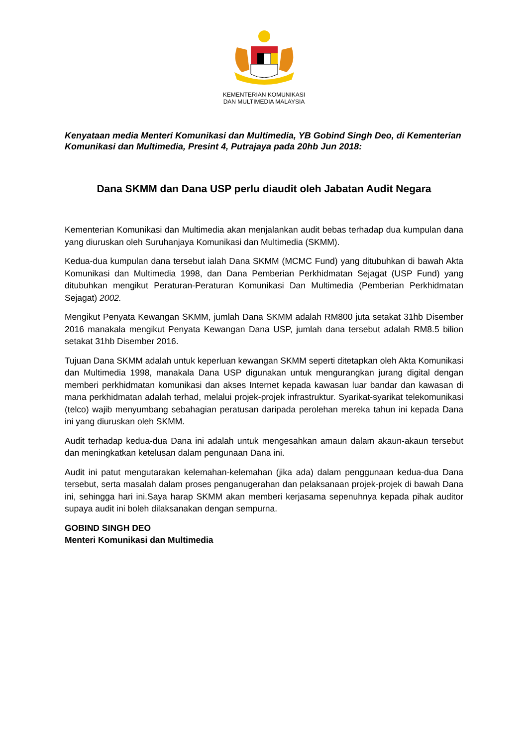KEMENTERIAN KOMUNIKASI
DAN MULTIMEDIA MALAYSIA
Kenyataan media Menteri Komunikasi dan Multimedia, YB Gobind Singh Deo, di Kementerian Komunikasi dan Multimedia, Presint 4, Putrajaya pada 20hb Jun 2018:
Dana SKMM dan Dana USP perlu diaudit oleh Jabatan Audit Negara
Kementerian Komunikasi dan Multimedia akan menjalankan audit bebas terhadap dua kumpulan dana yang diuruskan oleh Suruhanjaya Komunikasi dan Multimedia (SKMM).
Kedua-dua kumpulan dana tersebut ialah Dana SKMM (MCMC Fund) yang ditubuhkan di bawah Akta Komunikasi dan Multimedia 1998, dan Dana Pemberian Perkhidmatan Sejagat (USP Fund) yang ditubuhkan mengikut Peraturan-Peraturan Komunikasi Dan Multimedia (Pemberian Perkhidmatan Sejagat) 2002.
Mengikut Penyata Kewangan SKMM, jumlah Dana SKMM adalah RM800 juta setakat 31hb Disember 2016 manakala mengikut Penyata Kewangan Dana USP, jumlah dana tersebut adalah RM8.5 bilion setakat 31hb Disember 2016.
Tujuan Dana SKMM adalah untuk keperluan kewangan SKMM seperti ditetapkan oleh Akta Komunikasi dan Multimedia 1998, manakala Dana USP digunakan untuk mengurangkan jurang digital dengan memberi perkhidmatan komunikasi dan akses Internet kepada kawasan luar bandar dan kawasan di mana perkhidmatan adalah terhad, melalui projek-projek infrastruktur. Syarikat-syarikat telekomunikasi (telco) wajib menyumbang sebahagian peratusan daripada perolehan mereka tahun ini kepada Dana ini yang diuruskan oleh SKMM.
Audit terhadap kedua-dua Dana ini adalah untuk mengesahkan amaun dalam akaun-akaun tersebut dan meningkatkan ketelusan dalam pengunaan Dana ini.
Audit ini patut mengutarakan kelemahan-kelemahan (jika ada) dalam penggunaan kedua-dua Dana tersebut, serta masalah dalam proses penganugerahan dan pelaksanaan projek-projek di bawah Dana ini, sehingga hari ini.Saya harap SKMM akan memberi kerjasama sepenuhnya kepada pihak auditor supaya audit ini boleh dilaksanakan dengan sempurna.
GOBIND SINGH DEO
Menteri Komunikasi dan Multimedia